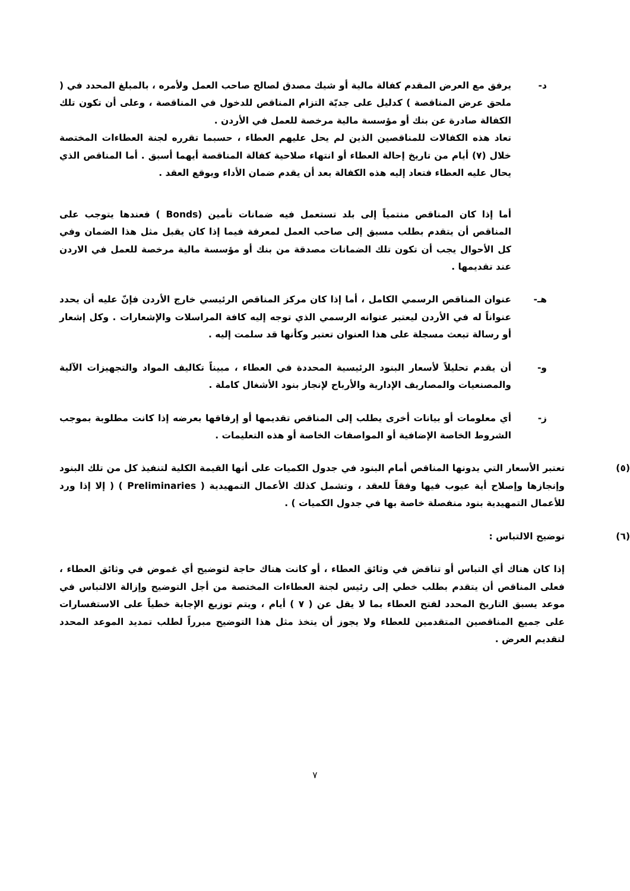د- يرفق مع العرض المقدم كفالة مالية أو شيك مصدق لصالح صاحب العمل ولأمره ، بالمبلغ المحدد في ( ملحق عرض المناقصة ) كدليل على جديّة التزام المناقص للدخول في المناقصة ، وعلى أن تكون تلك الكفالة صادرة عن بنك أو مؤسسة مالية مرخصة للعمل في الأردن .
تعاد هذه الكفالات للمناقصين الذين لم يحل عليهم العطاء ، حسبما تقرره لجنة العطاءات المختصة خلال (٧) أيام من تاريخ إحالة العطاء أو انتهاء صلاحية كفالة المناقصة أيهما أسبق . أما المناقص الذي يحال عليه العطاء فتعاد إليه هذه الكفالة بعد أن يقدم ضمان الأداء ويوقع العقد .
أما إذا كان المناقص منتمياً إلى بلد تستعمل فيه ضمانات تأمين (Bonds ) فعندها يتوجب على المناقص أن يتقدم بطلب مسبق إلى صاحب العمل لمعرفة فيما إذا كان يقبل مثل هذا الضمان وفي كل الأحوال يجب أن تكون تلك الضمانات مصدقة من بنك أو مؤسسة مالية مرخصة للعمل في الاردن عند تقديمها .
هـ- عنوان المناقص الرسمي الكامل ، أما إذا كان مركز المناقص الرئيسي خارج الأردن فإنّ عليه أن يحدد عنواناً له في الأردن ليعتبر عنوانه الرسمي الذي توجه إليه كافة المراسلات والإشعارات . وكل إشعار أو رسالة تبعث مسجلة على هذا العنوان تعتبر وكأنها قد سلمت إليه .
و- أن يقدم تحليلاً لأسعار البنود الرئيسية المحددة في العطاء ، مبيناً تكاليف المواد والتجهيزات الآلية والمصنعيات والمصاريف الإدارية والأرباح لإنجاز بنود الأشغال كاملة .
ز- أي معلومات أو بيانات أخرى يطلب إلى المناقص تقديمها أو إرفاقها بعرضه إذا كانت مطلوبة بموجب الشروط الخاصة الإضافية أو المواصفات الخاصة أو هذه التعليمات .
(٥) تعتبر الأسعار التي يدونها المناقص أمام البنود في جدول الكميات على أنها القيمة الكلية لتنفيذ كل من تلك البنود وإنجازها وإصلاح أية عيوب فيها وفقاً للعقد ، وتشمل كذلك الأعمال التمهيدية ( Preliminaries ) ( إلا إذا ورد للأعمال التمهيدية بنود منفصلة خاصة بها في جدول الكميات ) .
(٦) توضيح الالتباس :
إذا كان هناك أي التباس أو تناقض في وثائق العطاء ، أو كانت هناك حاجة لتوضيح أي غموض في وثائق العطاء ، فعلى المناقص أن يتقدم بطلب خطي إلى رئيس لجنة العطاءات المختصة من أجل التوضيح وإزالة الالتباس في موعد يسبق التاريخ المحدد لفتح العطاء بما لا يقل عن ( ٧ ) أيام ، ويتم توزيع الإجابة خطياً على الاستفسارات على جميع المناقصين المتقدمين للعطاء ولا يجوز أن يتخذ مثل هذا التوضيح مبرراً لطلب تمديد الموعد المحدد لتقديم العرض .
٧